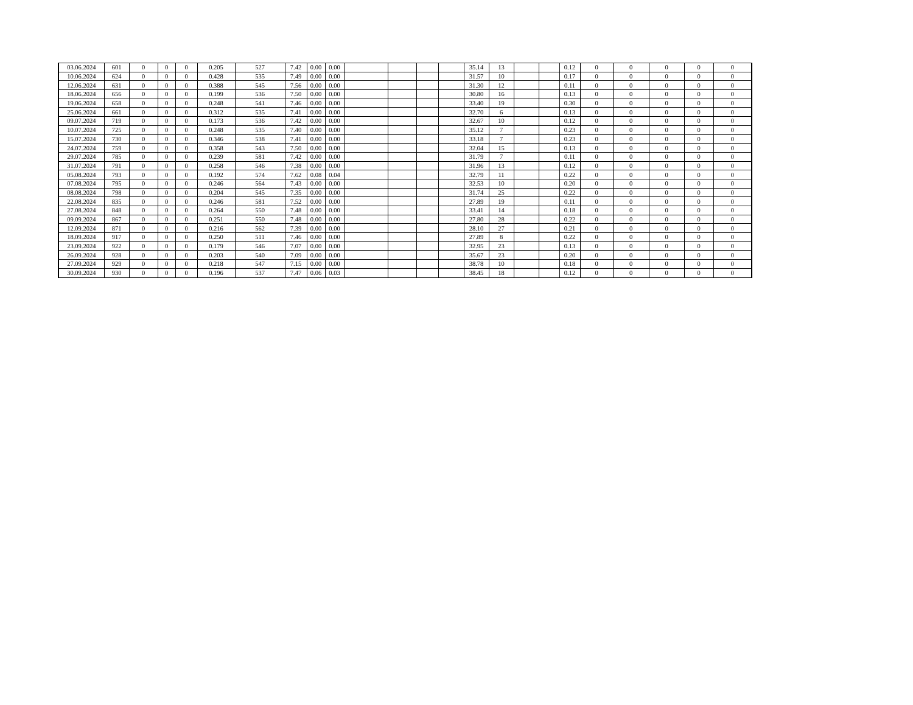| 03.06.2024 | 601 | 0 | 0 | 0 | 0.205 | 527 | 7.42 | 0.00 | 0.00 | | | | | 35.14 | 13 | | | 0.12 | 0 | 0 | 0 | 0 | 0 |
| 10.06.2024 | 624 | 0 | 0 | 0 | 0.428 | 535 | 7.49 | 0.00 | 0.00 | | | | | 31.57 | 10 | | | 0.17 | 0 | 0 | 0 | 0 | 0 |
| 12.06.2024 | 631 | 0 | 0 | 0 | 0.388 | 545 | 7.56 | 0.00 | 0.00 | | | | | 31.30 | 12 | | | 0.11 | 0 | 0 | 0 | 0 | 0 |
| 18.06.2024 | 656 | 0 | 0 | 0 | 0.199 | 536 | 7.50 | 0.00 | 0.00 | | | | | 30.80 | 16 | | | 0.13 | 0 | 0 | 0 | 0 | 0 |
| 19.06.2024 | 658 | 0 | 0 | 0 | 0.248 | 541 | 7.46 | 0.00 | 0.00 | | | | | 33.40 | 19 | | | 0.30 | 0 | 0 | 0 | 0 | 0 |
| 25.06.2024 | 661 | 0 | 0 | 0 | 0.312 | 535 | 7.41 | 0.00 | 0.00 | | | | | 32.70 | 6 | | | 0.13 | 0 | 0 | 0 | 0 | 0 |
| 09.07.2024 | 719 | 0 | 0 | 0 | 0.173 | 536 | 7.42 | 0.00 | 0.00 | | | | | 32.67 | 10 | | | 0.12 | 0 | 0 | 0 | 0 | 0 |
| 10.07.2024 | 725 | 0 | 0 | 0 | 0.248 | 535 | 7.40 | 0.00 | 0.00 | | | | | 35.12 | 7 | | | 0.23 | 0 | 0 | 0 | 0 | 0 |
| 15.07.2024 | 730 | 0 | 0 | 0 | 0.346 | 538 | 7.41 | 0.00 | 0.00 | | | | | 33.18 | 7 | | | 0.23 | 0 | 0 | 0 | 0 | 0 |
| 24.07.2024 | 759 | 0 | 0 | 0 | 0.358 | 543 | 7.50 | 0.00 | 0.00 | | | | | 32.04 | 15 | | | 0.13 | 0 | 0 | 0 | 0 | 0 |
| 29.07.2024 | 785 | 0 | 0 | 0 | 0.239 | 581 | 7.42 | 0.00 | 0.00 | | | | | 31.79 | 7 | | | 0.11 | 0 | 0 | 0 | 0 | 0 |
| 31.07.2024 | 791 | 0 | 0 | 0 | 0.258 | 546 | 7.38 | 0.00 | 0.00 | | | | | 31.96 | 13 | | | 0.12 | 0 | 0 | 0 | 0 | 0 |
| 05.08.2024 | 793 | 0 | 0 | 0 | 0.192 | 574 | 7.62 | 0.08 | 0.04 | | | | | 32.79 | 11 | | | 0.22 | 0 | 0 | 0 | 0 | 0 |
| 07.08.2024 | 795 | 0 | 0 | 0 | 0.246 | 564 | 7.43 | 0.00 | 0.00 | | | | | 32.53 | 10 | | | 0.20 | 0 | 0 | 0 | 0 | 0 |
| 08.08.2024 | 798 | 0 | 0 | 0 | 0.204 | 545 | 7.35 | 0.00 | 0.00 | | | | | 31.74 | 25 | | | 0.22 | 0 | 0 | 0 | 0 | 0 |
| 22.08.2024 | 835 | 0 | 0 | 0 | 0.246 | 581 | 7.52 | 0.00 | 0.00 | | | | | 27.89 | 19 | | | 0.11 | 0 | 0 | 0 | 0 | 0 |
| 27.08.2024 | 848 | 0 | 0 | 0 | 0.264 | 550 | 7.48 | 0.00 | 0.00 | | | | | 33.41 | 14 | | | 0.18 | 0 | 0 | 0 | 0 | 0 |
| 09.09.2024 | 867 | 0 | 0 | 0 | 0.251 | 550 | 7.48 | 0.00 | 0.00 | | | | | 27.80 | 28 | | | 0.22 | 0 | 0 | 0 | 0 | 0 |
| 12.09.2024 | 871 | 0 | 0 | 0 | 0.216 | 562 | 7.39 | 0.00 | 0.00 | | | | | 28.10 | 27 | | | 0.21 | 0 | 0 | 0 | 0 | 0 |
| 18.09.2024 | 917 | 0 | 0 | 0 | 0.250 | 511 | 7.46 | 0.00 | 0.00 | | | | | 27.89 | 8 | | | 0.22 | 0 | 0 | 0 | 0 | 0 |
| 23.09.2024 | 922 | 0 | 0 | 0 | 0.179 | 546 | 7.07 | 0.00 | 0.00 | | | | | 32.95 | 23 | | | 0.13 | 0 | 0 | 0 | 0 | 0 |
| 26.09.2024 | 928 | 0 | 0 | 0 | 0.203 | 540 | 7.09 | 0.00 | 0.00 | | | | | 35.67 | 23 | | | 0.20 | 0 | 0 | 0 | 0 | 0 |
| 27.09.2024 | 929 | 0 | 0 | 0 | 0.218 | 547 | 7.15 | 0.00 | 0.00 | | | | | 38.78 | 10 | | | 0.18 | 0 | 0 | 0 | 0 | 0 |
| 30.09.2024 | 930 | 0 | 0 | 0 | 0.196 | 537 | 7.47 | 0.06 | 0.03 | | | | | 38.45 | 18 | | | 0.12 | 0 | 0 | 0 | 0 | 0 |